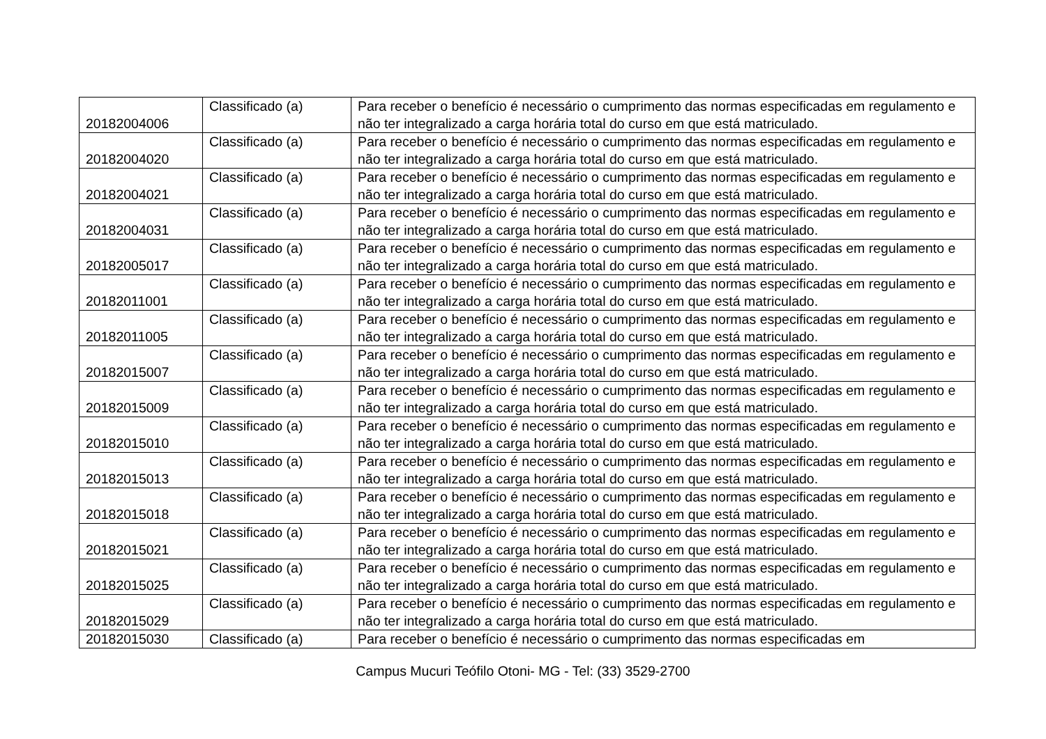| 20182004006 | Classificado (a) | Para receber o benefício é necessário o cumprimento das normas especificadas em regulamento e não ter integralizado a carga horária total do curso em que está matriculado. |
| 20182004020 | Classificado (a) | Para receber o benefício é necessário o cumprimento das normas especificadas em regulamento e não ter integralizado a carga horária total do curso em que está matriculado. |
| 20182004021 | Classificado (a) | Para receber o benefício é necessário o cumprimento das normas especificadas em regulamento e não ter integralizado a carga horária total do curso em que está matriculado. |
| 20182004031 | Classificado (a) | Para receber o benefício é necessário o cumprimento das normas especificadas em regulamento e não ter integralizado a carga horária total do curso em que está matriculado. |
| 20182005017 | Classificado (a) | Para receber o benefício é necessário o cumprimento das normas especificadas em regulamento e não ter integralizado a carga horária total do curso em que está matriculado. |
| 20182011001 | Classificado (a) | Para receber o benefício é necessário o cumprimento das normas especificadas em regulamento e não ter integralizado a carga horária total do curso em que está matriculado. |
| 20182011005 | Classificado (a) | Para receber o benefício é necessário o cumprimento das normas especificadas em regulamento e não ter integralizado a carga horária total do curso em que está matriculado. |
| 20182015007 | Classificado (a) | Para receber o benefício é necessário o cumprimento das normas especificadas em regulamento e não ter integralizado a carga horária total do curso em que está matriculado. |
| 20182015009 | Classificado (a) | Para receber o benefício é necessário o cumprimento das normas especificadas em regulamento e não ter integralizado a carga horária total do curso em que está matriculado. |
| 20182015010 | Classificado (a) | Para receber o benefício é necessário o cumprimento das normas especificadas em regulamento e não ter integralizado a carga horária total do curso em que está matriculado. |
| 20182015013 | Classificado (a) | Para receber o benefício é necessário o cumprimento das normas especificadas em regulamento e não ter integralizado a carga horária total do curso em que está matriculado. |
| 20182015018 | Classificado (a) | Para receber o benefício é necessário o cumprimento das normas especificadas em regulamento e não ter integralizado a carga horária total do curso em que está matriculado. |
| 20182015021 | Classificado (a) | Para receber o benefício é necessário o cumprimento das normas especificadas em regulamento e não ter integralizado a carga horária total do curso em que está matriculado. |
| 20182015025 | Classificado (a) | Para receber o benefício é necessário o cumprimento das normas especificadas em regulamento e não ter integralizado a carga horária total do curso em que está matriculado. |
| 20182015029 | Classificado (a) | Para receber o benefício é necessário o cumprimento das normas especificadas em regulamento e não ter integralizado a carga horária total do curso em que está matriculado. |
| 20182015030 | Classificado (a) | Para receber o benefício é necessário o cumprimento das normas especificadas em |
Campus Mucuri Teófilo Otoni- MG - Tel: (33) 3529-2700